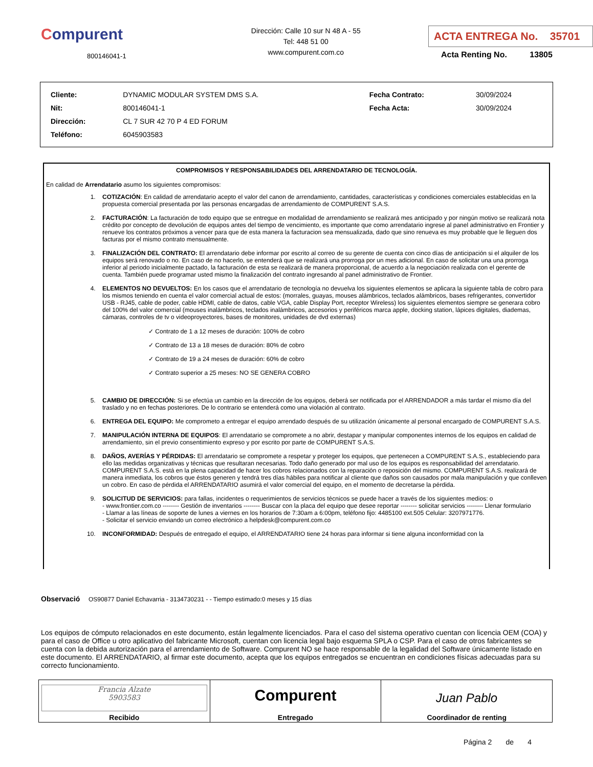Compurent
800146041-1
Dirección: Calle 10 sur N 48 A - 55
Tel: 448 51 00
www.compurent.com.co
ACTA ENTREGA No. 35701
Acta Renting No. 13805
| Cliente: | DYNAMIC MODULAR SYSTEM DMS S.A. | Fecha Contrato: | 30/09/2024 |
| Nit: | 800146041-1 | Fecha Acta: | 30/09/2024 |
| Dirección: | CL 7 SUR 42 70 P 4 ED FORUM | | |
| Teléfono: | 6045903583 | | |
COMPROMISOS Y RESPONSABILIDADES DEL ARRENDATARIO DE TECNOLOGÍA.
En calidad de Arrendatario asumo los siguientes compromisos:
1. COTIZACIÓN: En calidad de arrendatario acepto el valor del canon de arrendamiento, cantidades, características y condiciones comerciales establecidas en la propuesta comercial presentada por las personas encargadas de arrendamiento de COMPURENT S.A.S.
2. FACTURACIÓN: La facturación de todo equipo que se entregue en modalidad de arrendamiento se realizará mes anticipado y por ningún motivo se realizará nota crédito por concepto de devolución de equipos antes del tiempo de vencimiento, es importante que como arrendatario ingrese al panel administrativo en Frontier y renueve los contratos próximos a vencer para que de esta manera la facturacion sea mensualizada, dado que sino renueva es muy probable que le lleguen dos facturas por el mismo contrato mensualmente.
3. FINALIZACIÓN DEL CONTRATO: El arrendatario debe informar por escrito al correo de su gerente de cuenta con cinco días de anticipación si el alquiler de los equipos será renovado o no. En caso de no hacerlo, se entenderá que se realizará una prorroga por un mes adicional. En caso de solicitar una una prorroga inferior al periodo inicialmente pactado, la facturación de esta se realizará de manera proporcional, de acuerdo a la negociación realizada con el gerente de cuenta. También puede programar usted mismo la finalización del contrato ingresando al panel administrativo de Frontier.
4. ELEMENTOS NO DEVUELTOS: En los casos que el arrendatario de tecnología no devuelva los siguientes elementos se aplicara la siguiente tabla de cobro para los mismos teniendo en cuenta el valor comercial actual de estos: (morrales, guayas, mouses alámbricos, teclados alámbricos, bases refrigerantes, convertidor USB - RJ45, cable de poder, cable HDMI, cable de datos, cable VGA, cable Display Port, receptor Wireless) los siguientes elementos siempre se generara cobro del 100% del valor comercial (mouses inalámbricos, teclados inalámbricos, accesorios y periféricos marca apple, docking station, lápices digitales, diademas, cámaras, controles de tv o videoproyectores, bases de monitores, unidades de dvd externas)
✓ Contrato de 1 a 12 meses de duración: 100% de cobro
✓ Contrato de 13 a 18 meses de duración: 80% de cobro
✓ Contrato de 19 a 24 meses de duración: 60% de cobro
✓ Contrato superior a 25 meses: NO SE GENERA COBRO
5. CAMBIO DE DIRECCIÓN: Si se efectúa un cambio en la dirección de los equipos, deberá ser notificada por el ARRENDADOR a más tardar el mismo día del traslado y no en fechas posteriores. De lo contrario se entenderá como una violación al contrato.
6. ENTREGA DEL EQUIPO: Me comprometo a entregar el equipo arrendado después de su utilización únicamente al personal encargado de COMPURENT S.A.S.
7. MANIPULACIÓN INTERNA DE EQUIPOS: El arrendatario se compromete a no abrir, destapar y manipular componentes internos de los equipos en calidad de arrendamiento, sin el previo consentimiento expreso y por escrito por parte de COMPURENT S.A.S.
8. DAÑOS, AVERÍAS Y PÉRDIDAS: El arrendatario se compromete a respetar y proteger los equipos, que pertenecen a COMPURENT S.A.S., estableciendo para ello las medidas organizativas y técnicas que resultaran necesarias. Todo daño generado por mal uso de los equipos es responsabilidad del arrendatario. COMPURENT S.A.S. está en la plena capacidad de hacer los cobros relacionados con la reparación o reposición del mismo. COMPURENT S.A.S. realizará de manera inmediata, los cobros que éstos generen y tendrá tres días hábiles para notificar al cliente que daños son causados por mala manipulación y que conlleven un cobro. En caso de pérdida el ARRENDATARIO asumirá el valor comercial del equipo, en el momento de decretarse la pérdida.
9. SOLICITUD DE SERVICIOS: para fallas, incidentes o requerimientos de servicios técnicos se puede hacer a través de los siguientes medios: o
- www.frontier.com.co -------- Gestión de inventarios -------- Buscar con la placa del equipo que desee reportar -------- solicitar servicios -------- Llenar formulario
- Llamar a las líneas de soporte de lunes a viernes en los horarios de 7:30am a 6:00pm, teléfono fijo: 4485100 ext.505 Celular: 3207971776.
- Solicitar el servicio enviando un correo electrónico a helpdesk@compurent.com.co
10. INCONFORMIDAD: Después de entregado el equipo, el ARRENDATARIO tiene 24 horas para informar si tiene alguna inconformidad con la
Observació OS90877 Daniel Echavarria - 3134730231 - - Tiempo estimado:0 meses y 15 días
Los equipos de cómputo relacionados en este documento, están legalmente licenciados. Para el caso del sistema operativo cuentan con licencia OEM (COA) y para el caso de Office u otro aplicativo del fabricante Microsoft, cuentan con licencia legal bajo esquema SPLA o CSP. Para el caso de otros fabricantes se cuenta con la debida autorización para el arrendamiento de Software. Compurent NO se hace responsable de la legalidad del Software únicamente listado en este documento. El ARRENDATARIO, al firmar este documento, acepta que los equipos entregados se encuentran en condiciones físicas adecuadas para su correcto funcionamiento.
| Francia Alzate 5903583 Recibido | Compurent Entregado | Juan Pablo Coordinador de renting |
Página 2 de 4